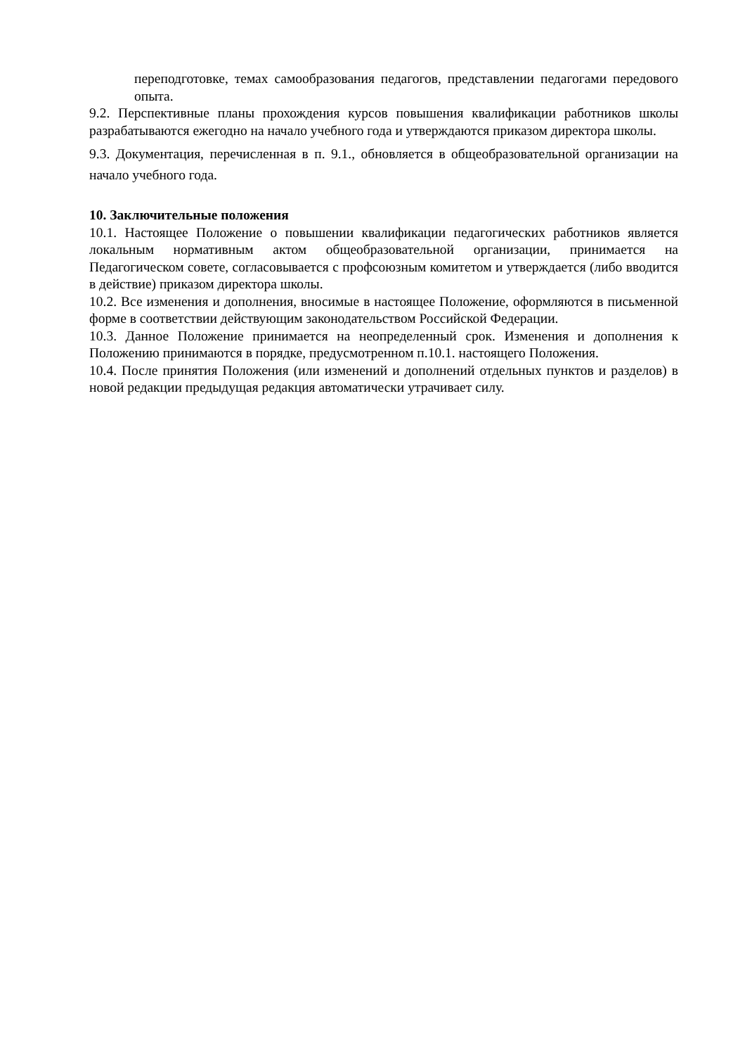переподготовке, темах самообразования педагогов, представлении педагогами передового опыта.
9.2. Перспективные планы прохождения курсов повышения квалификации работников школы разрабатываются ежегодно на начало учебного года и утверждаются приказом директора школы.
9.3. Документация, перечисленная в п. 9.1., обновляется в общеобразовательной организации на начало учебного года.
10. Заключительные положения
10.1. Настоящее Положение о повышении квалификации педагогических работников является локальным нормативным актом общеобразовательной организации, принимается на Педагогическом совете, согласовывается с профсоюзным комитетом и утверждается (либо вводится в действие) приказом директора школы.
10.2. Все изменения и дополнения, вносимые в настоящее Положение, оформляются в письменной форме в соответствии действующим законодательством Российской Федерации.
10.3. Данное Положение принимается на неопределенный срок. Изменения и дополнения к Положению принимаются в порядке, предусмотренном п.10.1. настоящего Положения.
10.4. После принятия Положения (или изменений и дополнений отдельных пунктов и разделов) в новой редакции предыдущая редакция автоматически утрачивает силу.